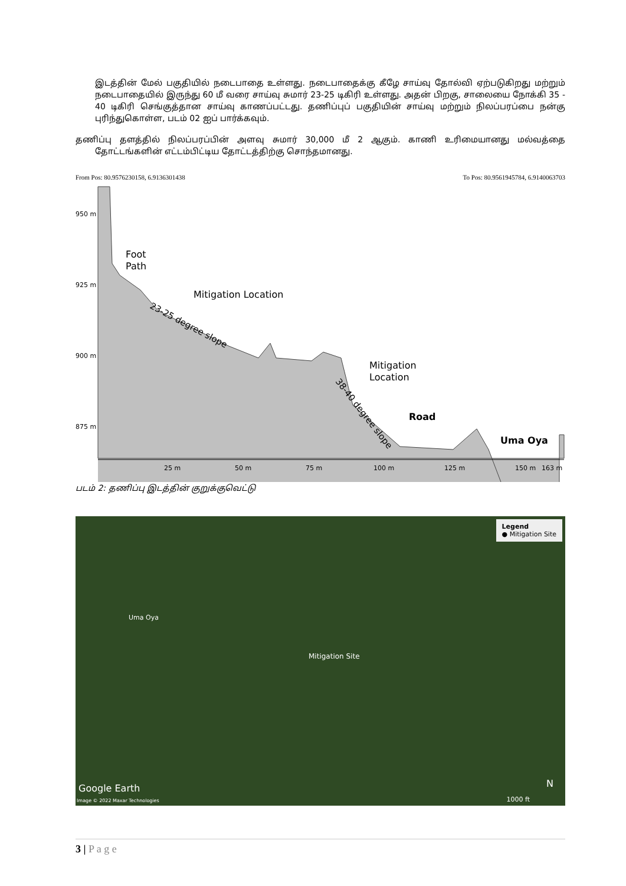இடத்தின் மேல் பகுதியில் நடைபாதை உள்ளது. நடைபாதைக்கு கீழே சாய்வு தோல்வி ஏற்படுகிறது மற்றும் நடைபாதையில் இருந்து 60 மீ வரை சாய்வு சுமார் 23-25 டிகிரி உள்ளது. அதன் பிறகு, சாலையை நோக்கி 35 - 40 டிகிரி செங்குத்தான சாய்வு காணப்பட்டது. தணிப்புப் பகுதியின் சாய்வு மற்றும் நிலப்பரப்பை நன்கு புரிந்துகொள்ள, படம் 02 ஐப் பார்க்கவும்.
தணிப்பு தளத்தில் நிலப்பரப்பின் அளவு சுமார் 30,000 மீ 2 ஆகும். காணி உரிமையானது மல்வத்தை தோட்டங்களின் எட்டம்பிட்டிய தோட்டத்திற்கு சொந்தமானது.
From Pos: 80.9576230158, 6.9136301438 To Pos: 80.9561945784, 6.9140063703
Foot
Path
Mitigation Location
Mitigation
Location
Road
Uma Oya
950 m
925 m
900 m
875 m
25 m
50 m
75 m
100 m
125 m
150 m
163 m
23-25 degree slope
38-40 degree slope
படம் 2: தணிப்பு இடத்தின் குறுக்குவெட்டு
Legend
● Mitigation Site
Uma Oya
Mitigation Site
Google Earth
Image © 2022 Maxar Technologies
N
1000 ft
3 | P a g e